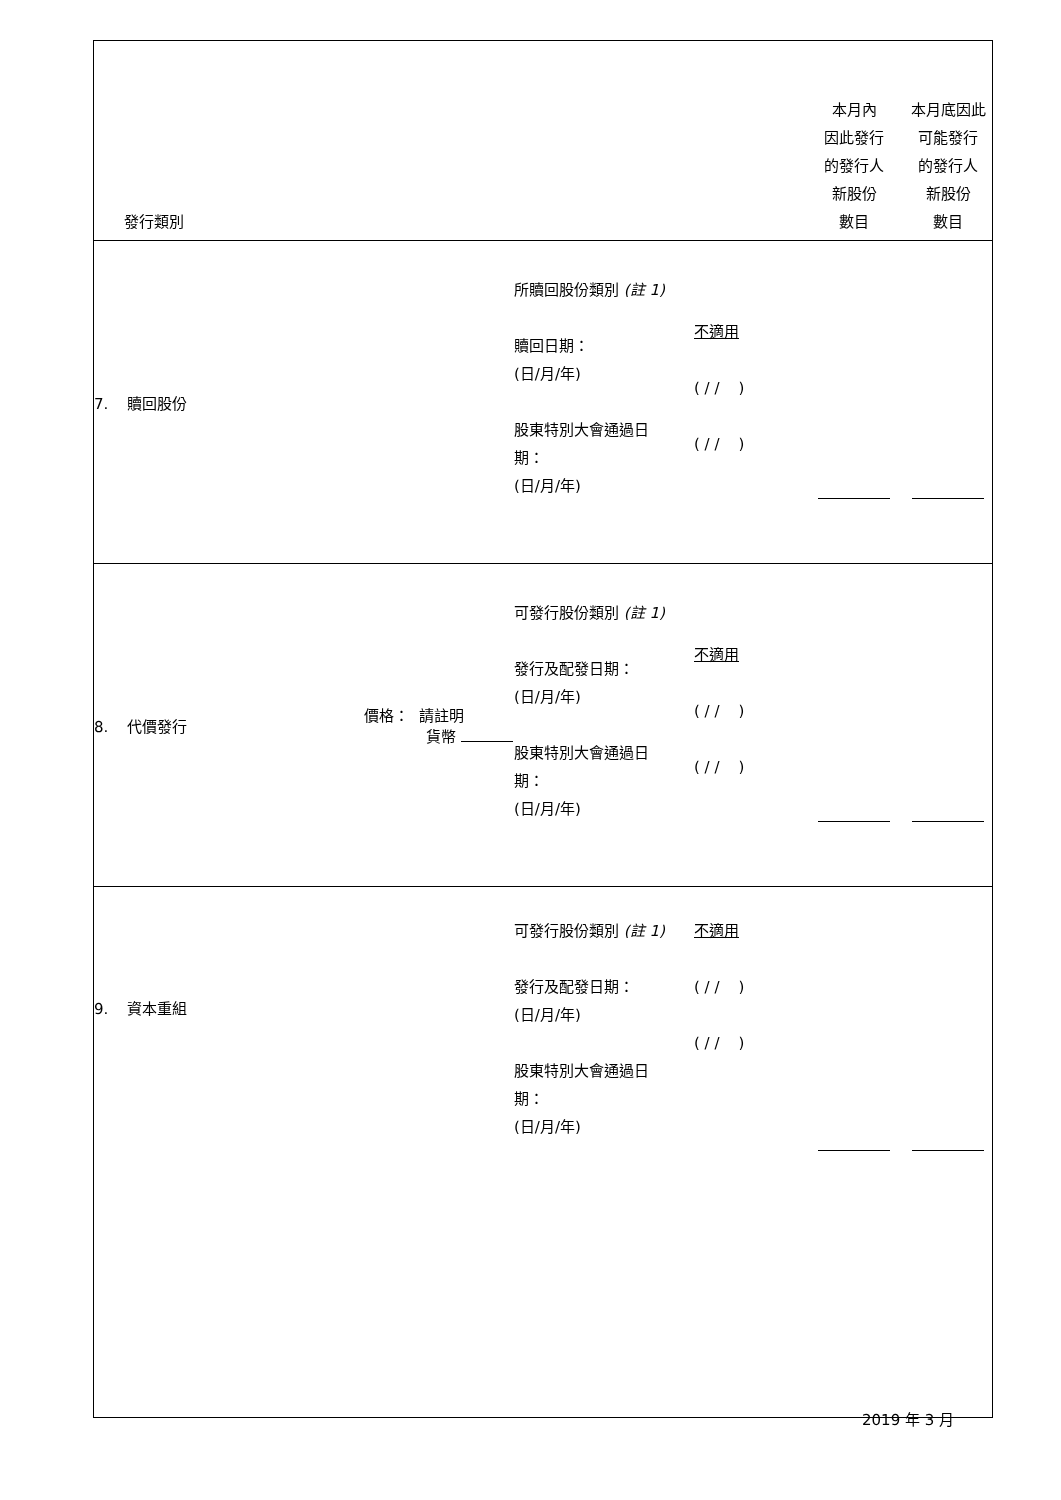| 發行類別 | | | | 本月內 因此發行 的發行人 新股份 數目 | 本月底因此 可能發行 的發行人 新股份 數目 |
| 7. 贖回股份 | | 所贖回股份類別 (註 1) 贖回日期： (日/月/年) 股東特別大會通過日 期： (日/月/年) | 不適用 ( / / ) ( / / ) | | |
| 8. 代價發行 | 價格： 請註明 貨幣 | 可發行股份類別 (註 1) 發行及配發日期： (日/月/年) 股東特別大會通過日 期： (日/月/年) | 不適用 ( / / ) ( / / ) | | |
| 9. 資本重組 | | 可發行股份類別 (註 1) 發行及配發日期： (日/月/年) 股東特別大會通過日 期： (日/月/年) | 不適用 ( / / ) ( / / ) | | |
2019 年 3 月